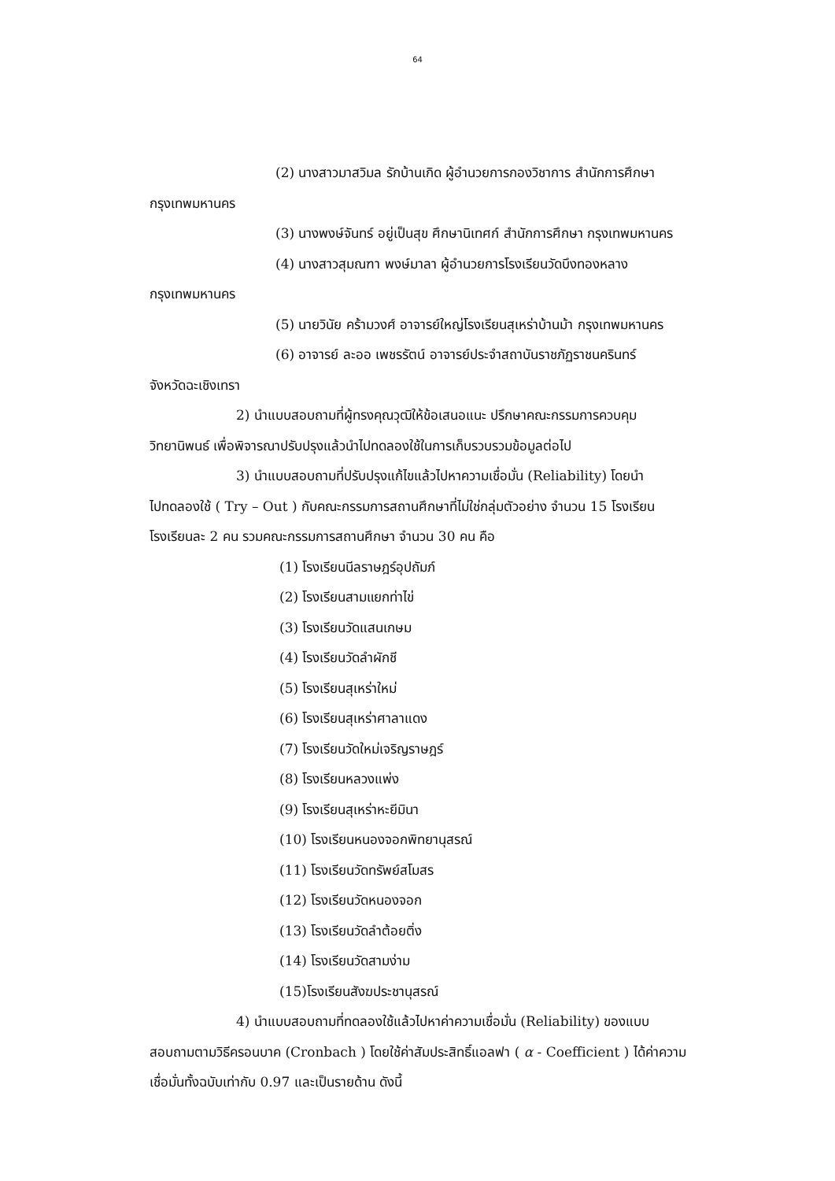64
(2) นางสาวมาสวิมล รักบ้านเกิด ผู้อำนวยการกองวิชาการ สำนักการศึกษา
กรุงเทพมหานคร
(3) นางพงษ์จันทร์ อยู่เป็นสุข ศึกษานิเทศก์ สำนักการศึกษา กรุงเทพมหานคร
(4) นางสาวสุมณฑา พงษ์มาลา ผู้อำนวยการโรงเรียนวัดบึงทองหลาง
กรุงเทพมหานคร
(5) นายวินัย คร้ามวงศ์ อาจารย์ใหญ่โรงเรียนสุเหร่าบ้านม้า กรุงเทพมหานคร
(6) อาจารย์ ละออ เพชรรัตน์ อาจารย์ประจำสถาบันราชภัฏราชนครินทร์
จังหวัดฉะเชิงเทรา
2) นำแบบสอบถามที่ผู้ทรงคุณวุฒิให้ข้อเสนอแนะ ปรึกษาคณะกรรมการควบคุม
วิทยานิพนธ์ เพื่อพิจารณาปรับปรุงแล้วนำไปทดลองใช้ในการเก็บรวบรวมข้อมูลต่อไป
3) นำแบบสอบถามที่ปรับปรุงแก้ไขแล้วไปหาความเชื่อมั่น (Reliability) โดยนำ
ไปทดลองใช้ ( Try – Out ) กับคณะกรรมการสถานศึกษาที่ไม่ใช่กลุ่มตัวอย่าง จำนวน 15 โรงเรียน
โรงเรียนละ 2 คน รวมคณะกรรมการสถานศึกษา จำนวน 30 คน คือ
(1) โรงเรียนนีลราษฎร์อุปถัมภ์
(2) โรงเรียนสามแยกท่าไข่
(3) โรงเรียนวัดแสนเกษม
(4) โรงเรียนวัดลำผักชี
(5) โรงเรียนสุเหร่าใหม่
(6) โรงเรียนสุเหร่าศาลาแดง
(7) โรงเรียนวัดใหม่เจริญราษฎร์
(8) โรงเรียนหลวงแพ่ง
(9) โรงเรียนสุเหร่าหะยีมินา
(10) โรงเรียนหนองจอกพิทยานุสรณ์
(11) โรงเรียนวัดทรัพย์สโมสร
(12) โรงเรียนวัดหนองจอก
(13) โรงเรียนวัดลำต้อยติ่ง
(14) โรงเรียนวัดสามง่าม
(15)โรงเรียนสังฆประชานุสรณ์
4) นำแบบสอบถามที่ทดลองใช้แล้วไปหาค่าความเชื่อมั่น (Reliability) ของแบบ
สอบถามตามวิธีครอนบาค (Cronbach ) โดยใช้ค่าสัมประสิทธิ์แอลฟา ( α - Coefficient ) ได้ค่าความ
เชื่อมั่นทั้งฉบับเท่ากับ 0.97 และเป็นรายด้าน ดังนี้